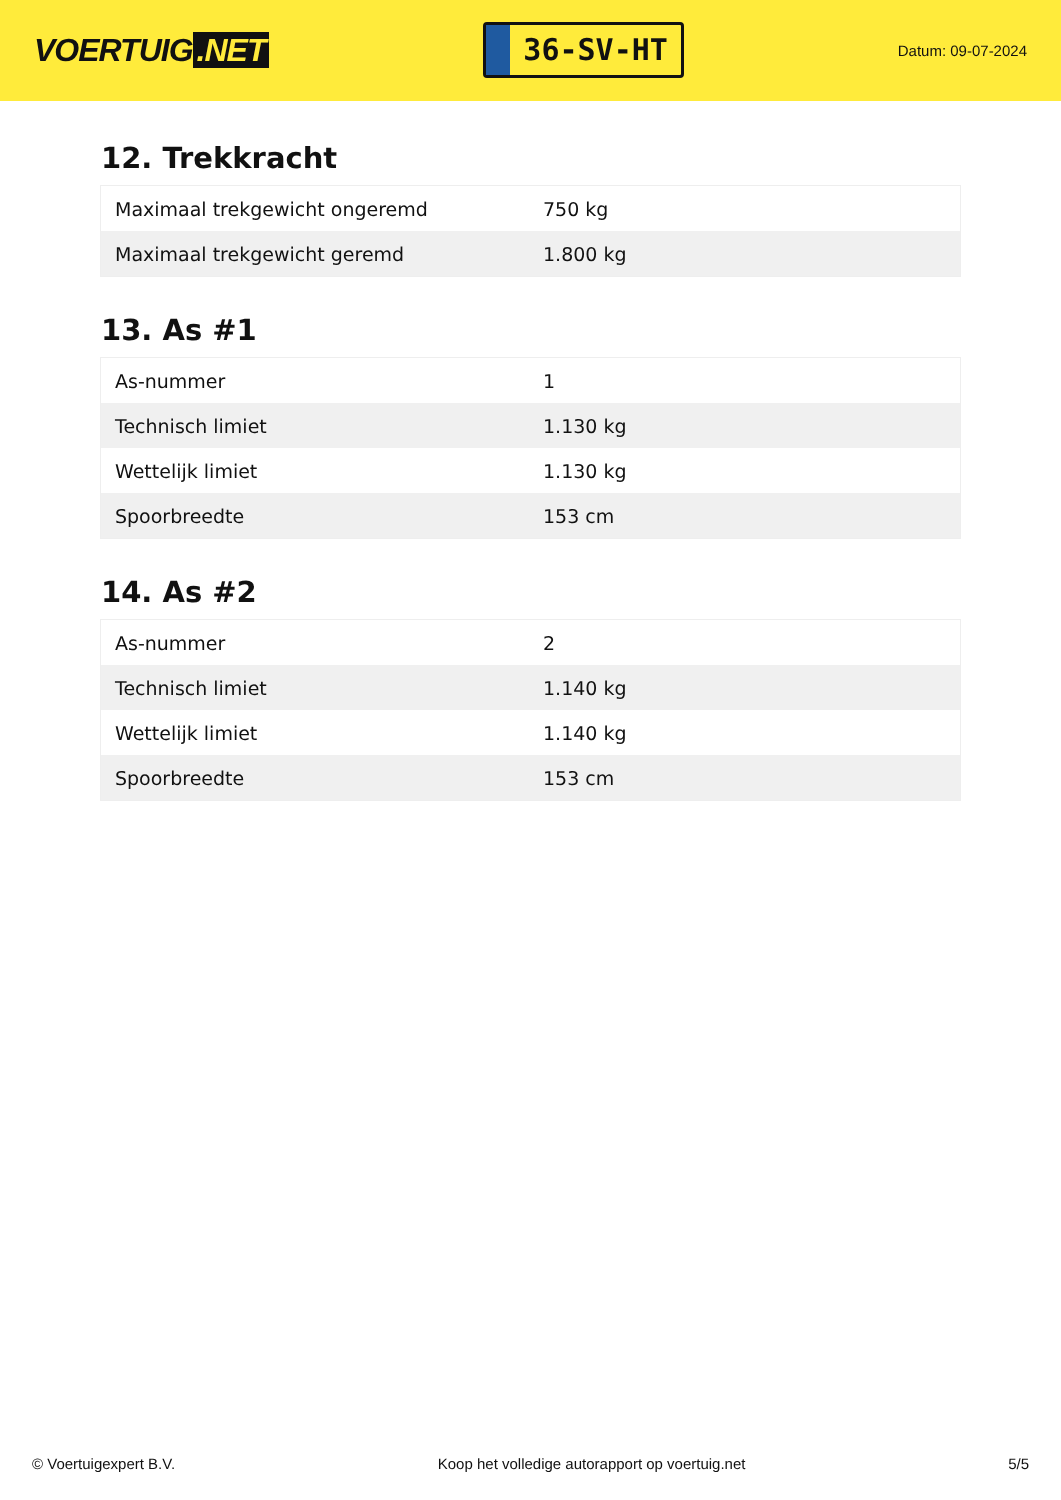VOERTUIG.NET
36-SV-HT
Datum: 09-07-2024
12. Trekkracht
| Maximaal trekgewicht ongeremd | 750 kg |
| Maximaal trekgewicht geremd | 1.800 kg |
13. As #1
| As-nummer | 1 |
| Technisch limiet | 1.130 kg |
| Wettelijk limiet | 1.130 kg |
| Spoorbreedte | 153 cm |
14. As #2
| As-nummer | 2 |
| Technisch limiet | 1.140 kg |
| Wettelijk limiet | 1.140 kg |
| Spoorbreedte | 153 cm |
© Voertuigexpert B.V. Koop het volledige autorapport op voertuig.net 5/5